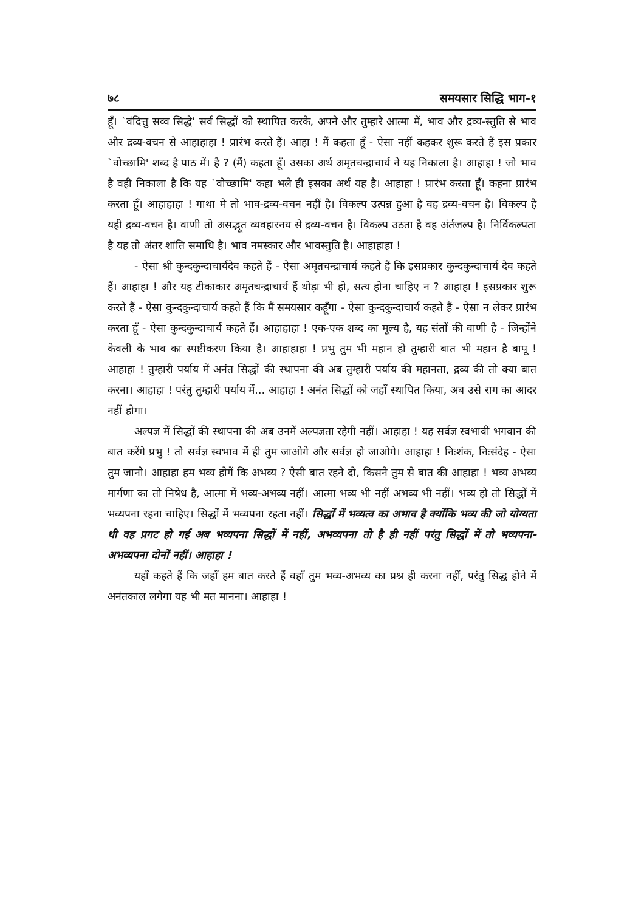७८ समयसार सिद्धि भाग-१
हूँ। `वंदित्तु सव्व सिद्धे' सर्व सिद्धों को स्थापित करके, अपने और तुम्हारे आत्मा में, भाव और द्रव्य-स्तुति से भाव और द्रव्य-वचन से आहाहाहा ! प्रारंभ करते हैं। आहा ! मैं कहता हूँ - ऐसा नहीं कहकर शुरू करते हैं इस प्रकार `वोच्छामि' शब्द है पाठ में। है ? (मैं) कहता हूँ। उसका अर्थ अमृतचन्द्राचार्य ने यह निकाला है। आहाहा ! जो भाव है वही निकाला है कि यह `वोच्छामि' कहा भले ही इसका अर्थ यह है। आहाहा ! प्रारंभ करता हूँ। कहना प्रारंभ करता हूँ। आहाहाहा ! गाथा मे तो भाव-द्रव्य-वचन नहीं है। विकल्प उत्पन्न हुआ है वह द्रव्य-वचन है। विकल्प है यही द्रव्य-वचन है। वाणी तो असद्भूत व्यवहारनय से द्रव्य-वचन है। विकल्प उठता है वह अंर्तजल्प है। निर्विकल्पता है यह तो अंतर शांति समाधि है। भाव नमस्कार और भावस्तुति है। आहाहाहा !
- ऐसा श्री कुन्दकुन्दाचार्यदेव कहते हैं - ऐसा अमृतचन्द्राचार्य कहते हैं कि इसप्रकार कुन्दकुन्दाचार्य देव कहते हैं। आहाहा ! और यह टीकाकार अमृतचन्द्राचार्य हैं थोड़ा भी हो, सत्य होना चाहिए न ? आहाहा ! इसप्रकार शुरू करते हैं - ऐसा कुन्दकुन्दाचार्य कहते हैं कि मैं समयसार कहूँगा - ऐसा कुन्दकुन्दाचार्य कहते हैं - ऐसा न लेकर प्रारंभ करता हूँ - ऐसा कुन्दकुन्दाचार्य कहते हैं। आहाहाहा ! एक-एक शब्द का मूल्य है, यह संतों की वाणी है - जिन्होंने केवली के भाव का स्पष्टीकरण किया है। आहाहाहा ! प्रभु तुम भी महान हो तुम्हारी बात भी महान है बापू ! आहाहा ! तुम्हारी पर्याय में अनंत सिद्धों की स्थापना की अब तुम्हारी पर्याय की महानता, द्रव्य की तो क्या बात करना। आहाहा ! परंतु तुम्हारी पर्याय में... आहाहा ! अनंत सिद्धों को जहाँ स्थापित किया, अब उसे राग का आदर नहीं होगा।
अल्पज्ञ में सिद्धों की स्थापना की अब उनमें अल्पज्ञता रहेगी नहीं। आहाहा ! यह सर्वज्ञ स्वभावी भगवान की बात करेंगे प्रभु ! तो सर्वज्ञ स्वभाव में ही तुम जाओगे और सर्वज्ञ हो जाओगे। आहाहा ! निःशंक, निःसंदेह - ऐसा तुम जानो। आहाहा हम भव्य होगें कि अभव्य ? ऐसी बात रहने दो, किसने तुम से बात की आहाहा ! भव्य अभव्य मार्गणा का तो निषेध है, आत्मा में भव्य-अभव्य नहीं। आत्मा भव्य भी नहीं अभव्य भी नहीं। भव्य हो तो सिद्धों में भव्यपना रहना चाहिए। सिद्धों में भव्यपना रहता नहीं। सिद्धों में भव्यत्व का अभाव है क्योंकि भव्य की जो योग्यता थी वह प्रगट हो गई अब भव्यपना सिद्धों में नहीं, अभव्यपना तो है ही नहीं परंतु सिद्धों में तो भव्यपना-अभव्यपना दोनों नहीं। आहाहा !
यहाँ कहते हैं कि जहाँ हम बात करते हैं वहाँ तुम भव्य-अभव्य का प्रश्न ही करना नहीं, परंतु सिद्ध होने में अनंतकाल लगेगा यह भी मत मानना। आहाहा !